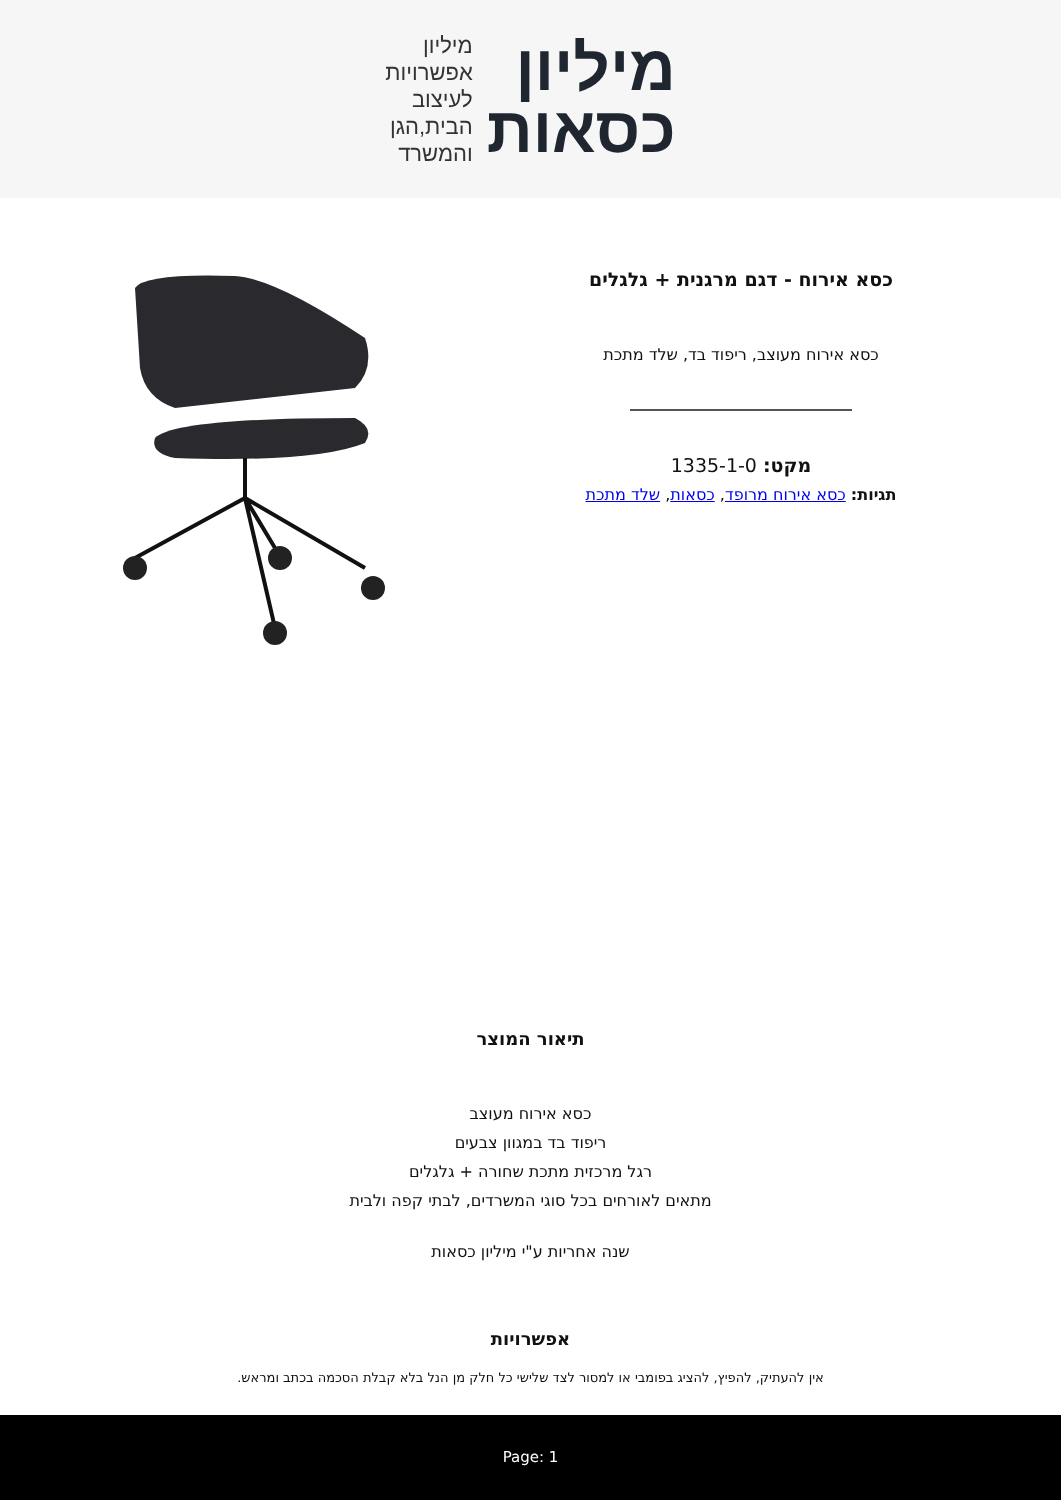מיליון
כסאות
מיליון
אפשרויות
לעיצוב
הבית,הגן
והמשרד
כסא אירוח - דגם מרגנית + גלגלים
כסא אירוח מעוצב, ריפוד בד, שלד מתכת
מקט: 1335-1-0
תגיות: כסא אירוח מרופד, כסאות, שלד מתכת
תיאור המוצר
כסא אירוח מעוצב
ריפוד בד במגוון צבעים
רגל מרכזית מתכת שחורה + גלגלים
מתאים לאורחים בכל סוגי המשרדים, לבתי קפה ולבית
שנה אחריות ע"י מיליון כסאות
אפשרויות
אין להעתיק, להפיץ, להציג בפומבי או למסור לצד שלישי כל חלק מן הנל בלא קבלת הסכמה בכתב ומראש.
Page: 1